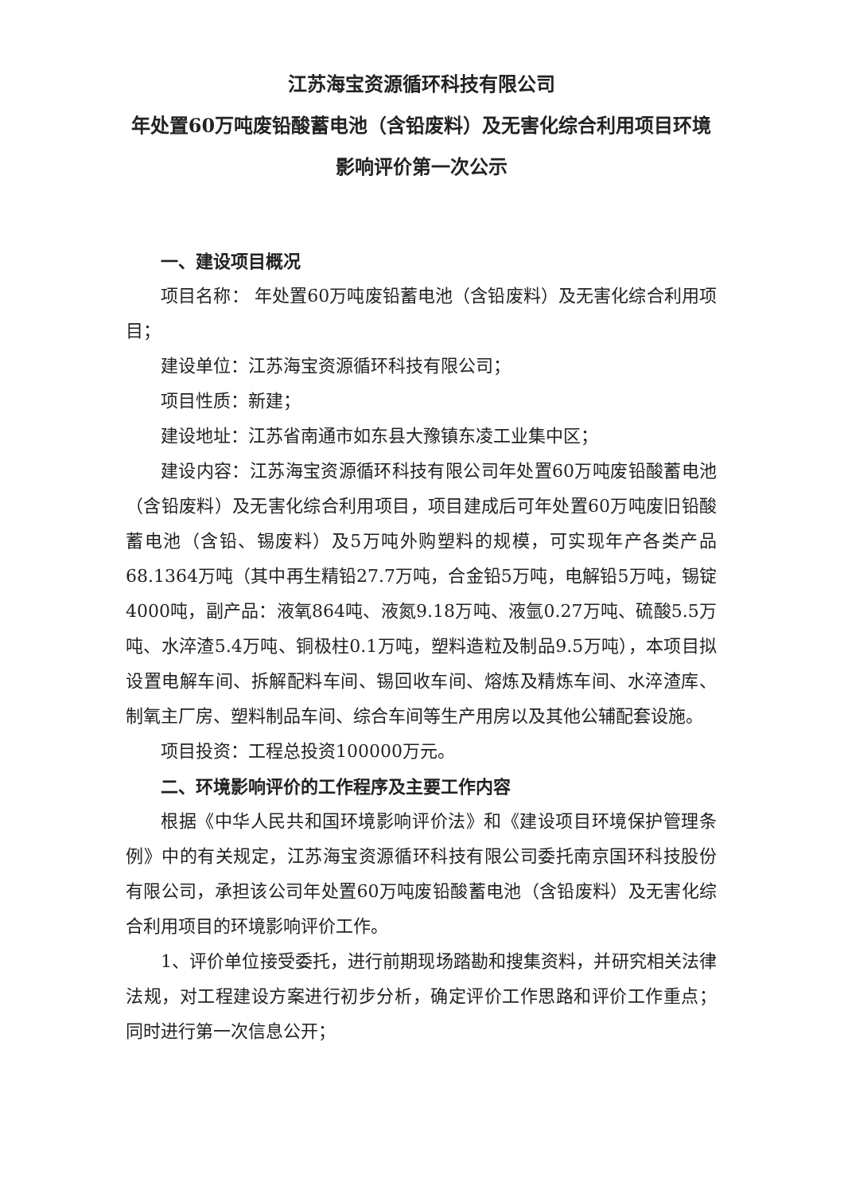江苏海宝资源循环科技有限公司
年处置60万吨废铅酸蓄电池（含铅废料）及无害化综合利用项目环境影响评价第一次公示
一、建设项目概况
项目名称： 年处置60万吨废铅蓄电池（含铅废料）及无害化综合利用项目；
建设单位：江苏海宝资源循环科技有限公司；
项目性质：新建；
建设地址：江苏省南通市如东县大豫镇东凌工业集中区；
建设内容：江苏海宝资源循环科技有限公司年处置60万吨废铅酸蓄电池（含铅废料）及无害化综合利用项目，项目建成后可年处置60万吨废旧铅酸蓄电池（含铅、锡废料）及5万吨外购塑料的规模，可实现年产各类产品68.1364万吨（其中再生精铅27.7万吨，合金铅5万吨，电解铅5万吨，锡锭4000吨，副产品：液氧864吨、液氮9.18万吨、液氩0.27万吨、硫酸5.5万吨、水淬渣5.4万吨、铜极柱0.1万吨，塑料造粒及制品9.5万吨），本项目拟设置电解车间、拆解配料车间、锡回收车间、熔炼及精炼车间、水淬渣库、制氧主厂房、塑料制品车间、综合车间等生产用房以及其他公辅配套设施。
项目投资：工程总投资100000万元。
二、环境影响评价的工作程序及主要工作内容
根据《中华人民共和国环境影响评价法》和《建设项目环境保护管理条例》中的有关规定，江苏海宝资源循环科技有限公司委托南京国环科技股份有限公司，承担该公司年处置60万吨废铅酸蓄电池（含铅废料）及无害化综合利用项目的环境影响评价工作。
1、评价单位接受委托，进行前期现场踏勘和搜集资料，并研究相关法律法规，对工程建设方案进行初步分析，确定评价工作思路和评价工作重点；同时进行第一次信息公开；